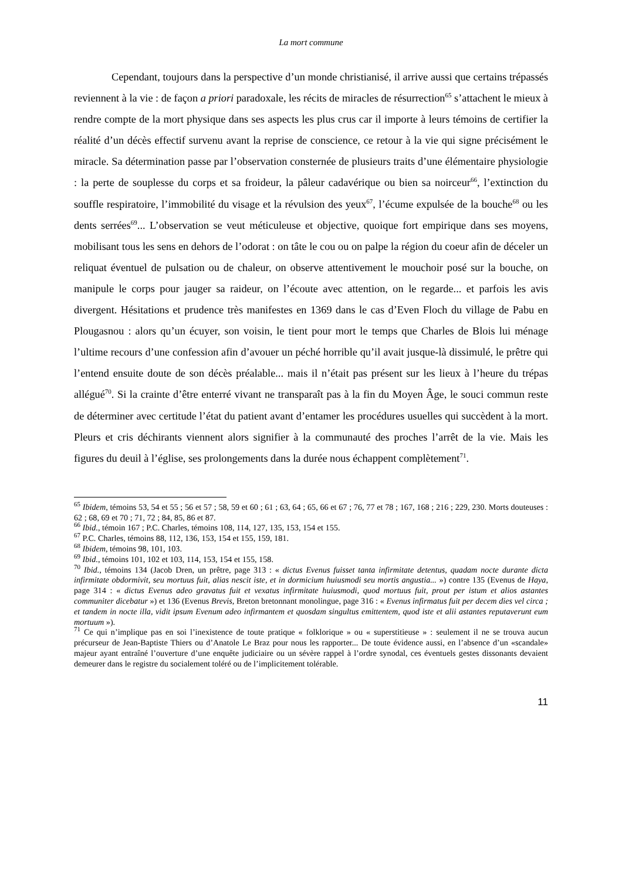La mort commune
Cependant, toujours dans la perspective d’un monde christianisé, il arrive aussi que certains trépassés reviennent à la vie : de façon a priori paradoxale, les récits de miracles de résurrection<sup>65</sup> s’attachent le mieux à rendre compte de la mort physique dans ses aspects les plus crus car il importe à leurs témoins de certifier la réalité d’un décès effectif survenu avant la reprise de conscience, ce retour à la vie qui signe précisément le miracle. Sa détermination passe par l’observation consternée de plusieurs traits d’une élémentaire physiologie : la perte de souplesse du corps et sa froideur, la pâleur cadavérique ou bien sa noirceur<sup>66</sup>, l’extinction du souffle respiratoire, l’immobilité du visage et la révulsion des yeux<sup>67</sup>, l’écume expulsée de la bouche<sup>68</sup> ou les dents serrées<sup>69</sup>... L’observation se veut méticuleuse et objective, quoique fort empirique dans ses moyens, mobilisant tous les sens en dehors de l’odorat : on tâte le cou ou on palpe la région du coeur afin de déceler un reliquat éventuel de pulsation ou de chaleur, on observe attentivement le mouchoir posé sur la bouche, on manipule le corps pour jauger sa raideur, on l’écoute avec attention, on le regarde... et parfois les avis divergent. Hésitations et prudence très manifestes en 1369 dans le cas d’Even Floch du village de Pabu en Plougasnou : alors qu’un écuyer, son voisin, le tient pour mort le temps que Charles de Blois lui ménage l’ultime recours d’une confession afin d’avouer un péché horrible qu’il avait jusque-là dissimulé, le prêtre qui l’entend ensuite doute de son décès préalable... mais il n’était pas présent sur les lieux à l’heure du trépas allégué<sup>70</sup>. Si la crainte d’être enterré vivant ne transparaît pas à la fin du Moyen Âge, le souci commun reste de déterminer avec certitude l’état du patient avant d’entamer les procédures usuelles qui succèdent à la mort. Pleurs et cris déchirants viennent alors signifier à la communauté des proches l’arrêt de la vie. Mais les figures du deuil à l’église, ses prolongements dans la durée nous échappent complètement<sup>71</sup>.
<sup>65</sup> Ibidem, témoins 53, 54 et 55 ; 56 et 57 ; 58, 59 et 60 ; 61 ; 63, 64 ; 65, 66 et 67 ; 76, 77 et 78 ; 167, 168 ; 216 ; 229, 230. Morts douteuses : 62 ; 68, 69 et 70 ; 71, 72 ; 84, 85, 86 et 87.
<sup>66</sup> Ibid., témoin 167 ; P.C. Charles, témoins 108, 114, 127, 135, 153, 154 et 155.
<sup>67</sup> P.C. Charles, témoins 88, 112, 136, 153, 154 et 155, 159, 181.
<sup>68</sup> Ibidem, témoins 98, 101, 103.
<sup>69</sup> Ibid., témoins 101, 102 et 103, 114, 153, 154 et 155, 158.
<sup>70</sup> Ibid., témoins 134 (Jacob Dren, un prêtre, page 313 : « dictus Evenus fuisset tanta infirmitate detentus, quadam nocte durante dicta infirmitate obdormivit, seu mortuus fuit, alias nescit iste, et in dormicium huiusmodi seu mortis angustia... ») contre 135 (Evenus de Haya, page 314 : « dictus Evenus adeo gravatus fuit et vexatus infirmitate huiusmodi, quod mortuus fuit, prout per istum et alios astantes communiter dicebatur ») et 136 (Evenus Brevis, Breton bretonnant monolingue, page 316 : « Evenus infirmatus fuit per decem dies vel circa ; et tandem in nocte illa, vidit ipsum Evenum adeo infirmantem et quosdam singultus emittentem, quod iste et alii astantes reputaverunt eum mortuum »).
<sup>71</sup> Ce qui n’implique pas en soi l’inexistence de toute pratique « folklorique » ou « superstitieuse » : seulement il ne se trouva aucun précurseur de Jean-Baptiste Thiers ou d’Anatole Le Braz pour nous les rapporter... De toute évidence aussi, en l’absence d’un «scandale» majeur ayant entraîné l’ouverture d’une enquête judiciaire ou un sévère rappel à l’ordre synodal, ces éventuels gestes dissonants devaient demeurer dans le registre du socialement toléré ou de l’implicitement tolérable.
11